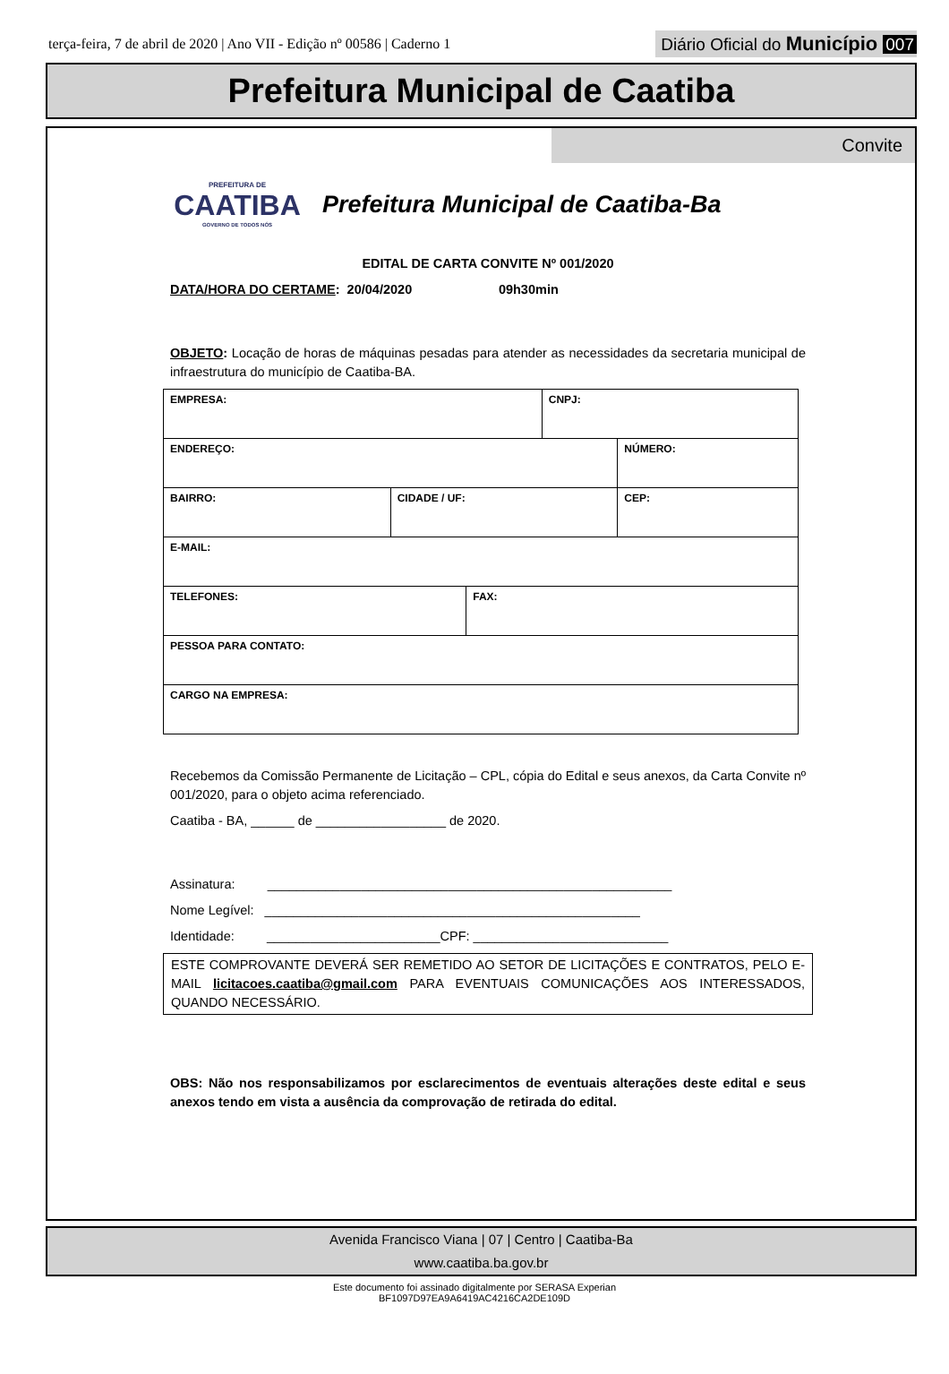terça-feira, 7 de abril de 2020 | Ano VII - Edição nº 00586 | Caderno 1
Diário Oficial do Município 007
Prefeitura Municipal de Caatiba
Convite
PREFEITURA DE
CAATIBA
GOVERNO DE TODOS NÓS
Prefeitura Municipal de Caatiba-Ba
EDITAL DE CARTA CONVITE Nº 001/2020
DATA/HORA DO CERTAME: 20/04/2020 09h30min
OBJETO: Locação de horas de máquinas pesadas para atender as necessidades da secretaria municipal de infraestrutura do município de Caatiba-BA.
| EMPRESA: | | | CNPJ: | |
| ENDEREÇO: | | | | NÚMERO: |
| BAIRRO: | CIDADE / UF: | | | CEP: |
| E-MAIL: | | | | |
| TELEFONES: | | FAX: | | |
| PESSOA PARA CONTATO: | | | | |
| CARGO NA EMPRESA: | | | | |
Recebemos da Comissão Permanente de Licitação – CPL, cópia do Edital e seus anexos, da Carta Convite nº 001/2020, para o objeto acima referenciado.
Caatiba - BA, ______ de __________________ de 2020.
Assinatura: ________________________________________________________
Nome Legível: ____________________________________________________
Identidade: ________________________CPF: ___________________________
ESTE COMPROVANTE DEVERÁ SER REMETIDO AO SETOR DE LICITAÇÕES E CONTRATOS, PELO E-MAIL licitacoes.caatiba@gmail.com PARA EVENTUAIS COMUNICAÇÕES AOS INTERESSADOS, QUANDO NECESSÁRIO.
OBS: Não nos responsabilizamos por esclarecimentos de eventuais alterações deste edital e seus anexos tendo em vista a ausência da comprovação de retirada do edital.
Avenida Francisco Viana | 07 | Centro | Caatiba-Ba
www.caatiba.ba.gov.br
Este documento foi assinado digitalmente por SERASA Experian
BF1097D97EA9A6419AC4216CA2DE109D